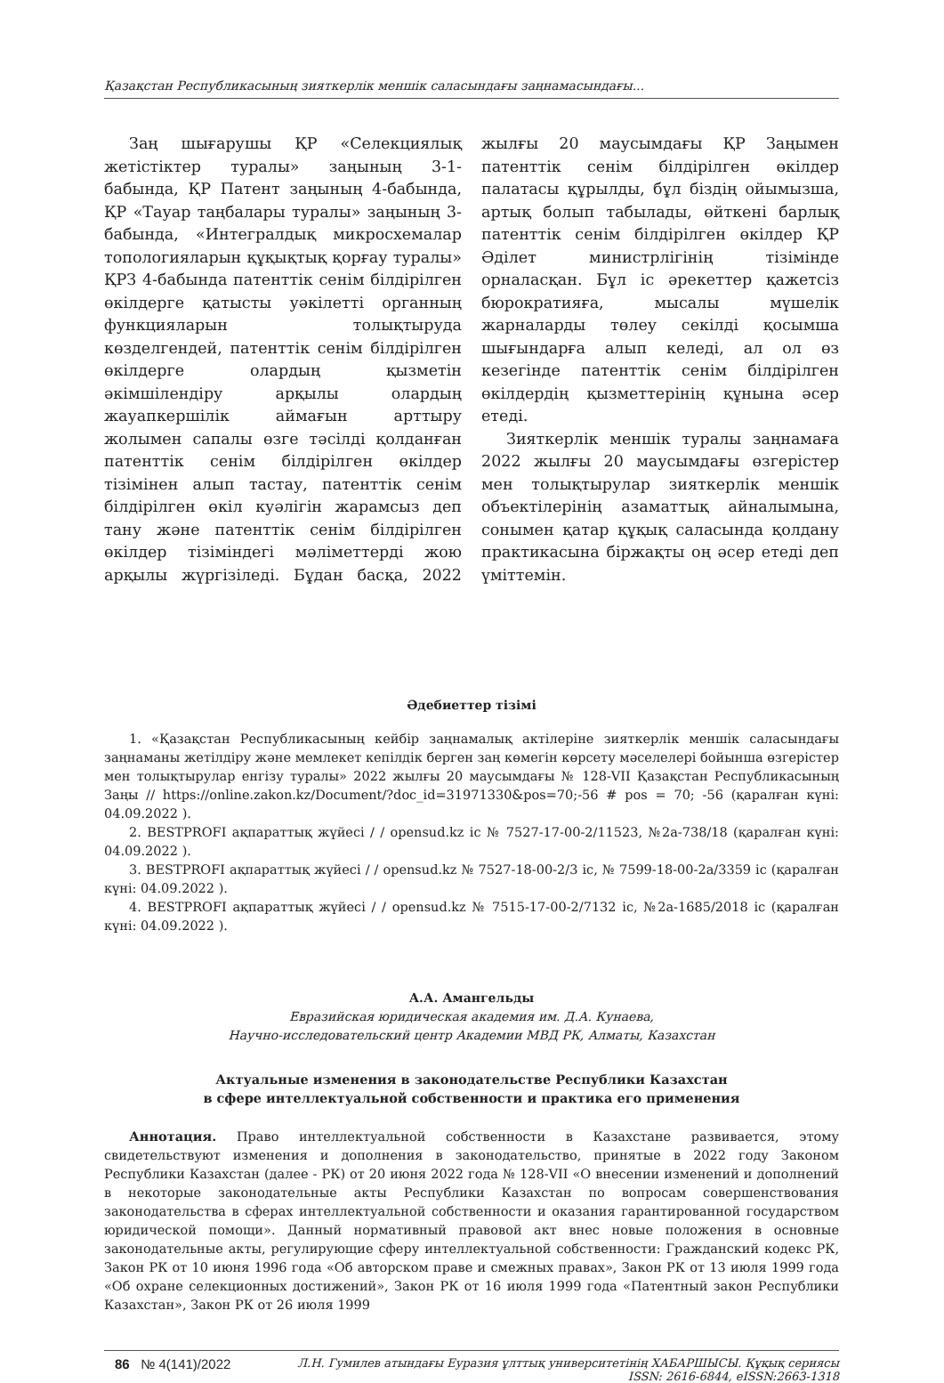Қазақстан Республикасының зияткерлік меншік саласындағы заңнамасындағы...
Заң шығарушы ҚР «Селекциялық жетістіктер туралы» заңының 3-1-бабында, ҚР Патент заңының 4-бабында, ҚР «Тауар таңбалары туралы» заңының 3-бабында, «Интегралдық микросхемалар топологияларын құқықтық қорғау туралы» ҚРЗ 4-бабында патенттік сенім білдірілген өкілдерге қатысты уәкілетті органның функцияларын толықтыруда көзделгендей, патенттік сенім білдірілген өкілдерге олардың қызметін әкімшілендіру арқылы олардың жауапкершілік аймағын арттыру жолымен сапалы өзге тәсілді қолданған патенттік сенім білдірілген өкілдер тізімінен алып тастау, патенттік сенім білдірілген өкіл куәлігін жарамсыз деп тану және патенттік сенім білдірілген өкілдер тізіміндегі мәліметтерді жою арқылы жүргізіледі. Бұдан басқа, 2022 жылғы 20 маусымдағы ҚР Заңымен патенттік сенім білдірілген өкілдер палатасы құрылды, бұл біздің ойымызша, артық болып табылады, өйткені барлық патенттік сенім білдірілген өкілдер ҚР Әділет министрлігінің тізімінде орналасқан. Бұл іс әрекеттер қажетсіз бюрократияға, мысалы мүшелік жарналарды төлеу секілді қосымша шығындарға алып келеді, ал ол өз кезегінде патенттік сенім білдірілген өкілдердің қызметтерінің құнына әсер етеді.
Зияткерлік меншік туралы заңнамаға 2022 жылғы 20 маусымдағы өзгерістер мен толықтырулар зияткерлік меншік объектілерінің азаматтық айналымына, сонымен қатар құқық саласында қолдану практикасына біржақты оң әсер етеді деп үміттемін.
Әдебиеттер тізімі
1. «Қазақстан Республикасының кейбір заңнамалық актілеріне зияткерлік меншік саласындағы заңнаманы жетілдіру және мемлекет кепілдік берген заң көмегін көрсету мәселелері бойынша өзгерістер мен толықтырулар енгізу туралы» 2022 жылғы 20 маусымдағы № 128-VII Қазақстан Республикасының Заңы // https://online.zakon.kz/Document/?doc_id=31971330&pos=70;-56 # pos = 70; -56 (қаралған күні: 04.09.2022 ).
2. BESTPROFI ақпараттық жүйесі / / opensud.kz іс № 7527-17-00-2/11523, №2а-738/18 (қаралған күні: 04.09.2022 ).
3. BESTPROFI ақпараттық жүйесі / / opensud.kz № 7527-18-00-2/3 іс, № 7599-18-00-2а/3359 іс (қаралған күні: 04.09.2022 ).
4. BESTPROFI ақпараттық жүйесі / / opensud.kz № 7515-17-00-2/7132 іс, №2а-1685/2018 іс (қаралған күні: 04.09.2022 ).
А.А. Амангельды
Евразийская юридическая академия им. Д.А. Кунаева,
Научно-исследовательский центр Академии МВД РК, Алматы, Казахстан
Актуальные изменения в законодательстве Республики Казахстан
в сфере интеллектуальной собственности и практика его применения
Аннотация. Право интеллектуальной собственности в Казахстане развивается, этому свидетельствуют изменения и дополнения в законодательство, принятые в 2022 году Законом Республики Казахстан (далее - РК) от 20 июня 2022 года № 128-VII «О внесении изменений и дополнений в некоторые законодательные акты Республики Казахстан по вопросам совершенствования законодательства в сферах интеллектуальной собственности и оказания гарантированной государством юридической помощи». Данный нормативный правовой акт внес новые положения в основные законодательные акты, регулирующие сферу интеллектуальной собственности: Гражданский кодекс РК, Закон РК от 10 июня 1996 года «Об авторском праве и смежных правах», Закон РК от 13 июля 1999 года «Об охране селекционных достижений», Закон РК от 16 июля 1999 года «Патентный закон Республики Казахстан», Закон РК от 26 июля 1999
86 № 4(141)/2022
Л.Н. Гумилев атындағы Еуразия ұлттық университетінің ХАБАРШЫСЫ. Құқық сериясы
ISSN: 2616-6844, eISSN:2663-1318